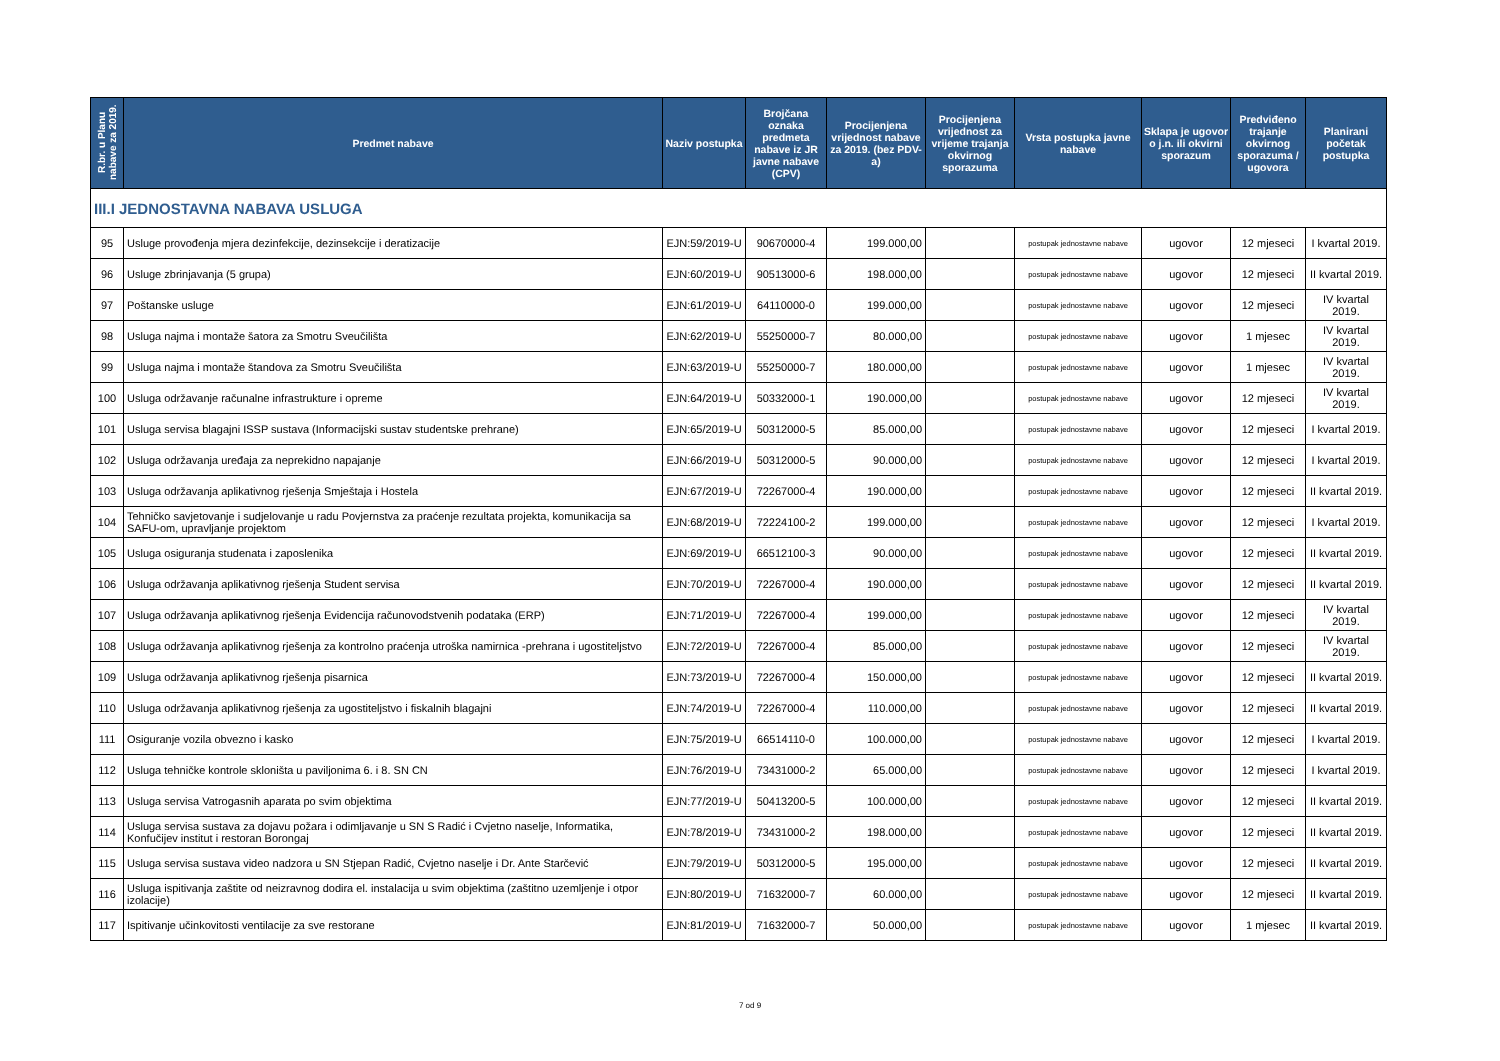| R.br. u Planu nabave za 2019. | Predmet nabave | Naziv postupka | Brojčana oznaka predmeta nabave iz JR javne nabave (CPV) | Procijenjena vrijednost nabave za 2019. (bez PDV-a) | Procijenjena vrijednost za vrijeme trajanja okvirnog sporazuma | Vrsta postupka javne nabave | Sklapa je ugovor o j.n. ili okvirni sporazum | Predviđeno trajanje okvirnog sporazuma / ugovora | Planirani početak postupka |
| --- | --- | --- | --- | --- | --- | --- | --- | --- | --- |
| III.I JEDNOSTAVNA NABAVA USLUGA | | | | | | | | | |
| 95 | Usluge provođenja mjera dezinfekcije, dezinsekcije i deratizacije | EJN:59/2019-U | 90670000-4 | 199.000,00 | | postupak jednostavne nabave | ugovor | 12 mjeseci | I kvartal 2019. |
| 96 | Usluge zbrinjavanja (5 grupa) | EJN:60/2019-U | 90513000-6 | 198.000,00 | | postupak jednostavne nabave | ugovor | 12 mjeseci | II kvartal 2019. |
| 97 | Poštanske usluge | EJN:61/2019-U | 64110000-0 | 199.000,00 | | postupak jednostavne nabave | ugovor | 12 mjeseci | IV kvartal 2019. |
| 98 | Usluga najma i montaže šatora za Smotru Sveučilišta | EJN:62/2019-U | 55250000-7 | 80.000,00 | | postupak jednostavne nabave | ugovor | 1 mjesec | IV kvartal 2019. |
| 99 | Usluga najma i montaže štandova za Smotru Sveučilišta | EJN:63/2019-U | 55250000-7 | 180.000,00 | | postupak jednostavne nabave | ugovor | 1 mjesec | IV kvartal 2019. |
| 100 | Usluga održavanje računalne infrastrukture i opreme | EJN:64/2019-U | 50332000-1 | 190.000,00 | | postupak jednostavne nabave | ugovor | 12 mjeseci | IV kvartal 2019. |
| 101 | Usluga servisa blagajni ISSP sustava (Informacijski sustav studentske prehrane) | EJN:65/2019-U | 50312000-5 | 85.000,00 | | postupak jednostavne nabave | ugovor | 12 mjeseci | I kvartal 2019. |
| 102 | Usluga održavanja uređaja za neprekidno napajanje | EJN:66/2019-U | 50312000-5 | 90.000,00 | | postupak jednostavne nabave | ugovor | 12 mjeseci | I kvartal 2019. |
| 103 | Usluga održavanja aplikativnog rješenja Smještaja i Hostela | EJN:67/2019-U | 72267000-4 | 190.000,00 | | postupak jednostavne nabave | ugovor | 12 mjeseci | II kvartal 2019. |
| 104 | Tehničko savjetovanje i sudjelovanje u radu Povjernstva za praćenje rezultata projekta, komunikacija sa SAFU-om, upravljanje projektom | EJN:68/2019-U | 72224100-2 | 199.000,00 | | postupak jednostavne nabave | ugovor | 12 mjeseci | I kvartal 2019. |
| 105 | Usluga osiguranja studenata i zaposlenika | EJN:69/2019-U | 66512100-3 | 90.000,00 | | postupak jednostavne nabave | ugovor | 12 mjeseci | II kvartal 2019. |
| 106 | Usluga održavanja aplikativnog rješenja Student servisa | EJN:70/2019-U | 72267000-4 | 190.000,00 | | postupak jednostavne nabave | ugovor | 12 mjeseci | II kvartal 2019. |
| 107 | Usluga održavanja aplikativnog rješenja Evidencija računovodstvenih podataka (ERP) | EJN:71/2019-U | 72267000-4 | 199.000,00 | | postupak jednostavne nabave | ugovor | 12 mjeseci | IV kvartal 2019. |
| 108 | Usluga održavanja aplikativnog rješenja za kontrolno praćenja utroška namirnica -prehrana i ugostiteljstvo | EJN:72/2019-U | 72267000-4 | 85.000,00 | | postupak jednostavne nabave | ugovor | 12 mjeseci | IV kvartal 2019. |
| 109 | Usluga održavanja aplikativnog rješenja pisarnica | EJN:73/2019-U | 72267000-4 | 150.000,00 | | postupak jednostavne nabave | ugovor | 12 mjeseci | II kvartal 2019. |
| 110 | Usluga održavanja aplikativnog rješenja za ugostiteljstvo i fiskalnih blagajni | EJN:74/2019-U | 72267000-4 | 110.000,00 | | postupak jednostavne nabave | ugovor | 12 mjeseci | II kvartal 2019. |
| 111 | Osiguranje vozila obvezno i kasko | EJN:75/2019-U | 66514110-0 | 100.000,00 | | postupak jednostavne nabave | ugovor | 12 mjeseci | I kvartal 2019. |
| 112 | Usluga tehničke kontrole skloništa u paviljonima 6. i 8. SN CN | EJN:76/2019-U | 73431000-2 | 65.000,00 | | postupak jednostavne nabave | ugovor | 12 mjeseci | I kvartal 2019. |
| 113 | Usluga servisa Vatrogasnih aparata po svim objektima | EJN:77/2019-U | 50413200-5 | 100.000,00 | | postupak jednostavne nabave | ugovor | 12 mjeseci | II kvartal 2019. |
| 114 | Usluga servisa sustava za dojavu požara i odimljavanje u SN S Radić i Cvjetno naselje, Informatika, Konfučijev institut i restoran Borongaj | EJN:78/2019-U | 73431000-2 | 198.000,00 | | postupak jednostavne nabave | ugovor | 12 mjeseci | II kvartal 2019. |
| 115 | Usluga servisa sustava video nadzora u SN Stjepan Radić, Cvjetno naselje i Dr. Ante Starčević | EJN:79/2019-U | 50312000-5 | 195.000,00 | | postupak jednostavne nabave | ugovor | 12 mjeseci | II kvartal 2019. |
| 116 | Usluga ispitivanja zaštite od neizravnog dodira el. instalacija u svim objektima (zaštitno uzemljenje i otpor izolacije) | EJN:80/2019-U | 71632000-7 | 60.000,00 | | postupak jednostavne nabave | ugovor | 12 mjeseci | II kvartal 2019. |
| 117 | Ispitivanje učinkovitosti ventilacije za sve restorane | EJN:81/2019-U | 71632000-7 | 50.000,00 | | postupak jednostavne nabave | ugovor | 1 mjesec | II kvartal 2019. |
7 od 9